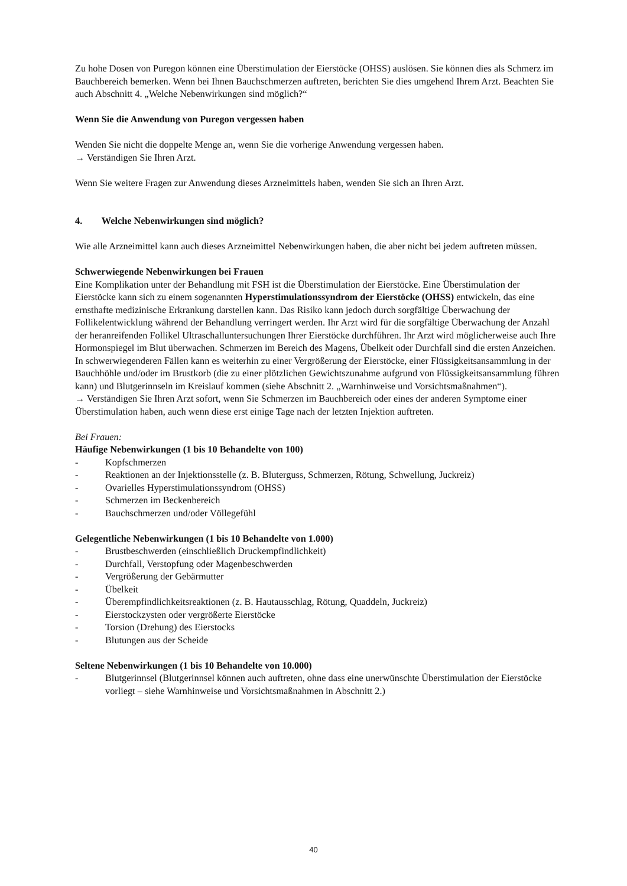Zu hohe Dosen von Puregon können eine Überstimulation der Eierstöcke (OHSS) auslösen. Sie können dies als Schmerz im Bauchbereich bemerken. Wenn bei Ihnen Bauchschmerzen auftreten, berichten Sie dies umgehend Ihrem Arzt. Beachten Sie auch Abschnitt 4. „Welche Nebenwirkungen sind möglich?“
Wenn Sie die Anwendung von Puregon vergessen haben
Wenden Sie nicht die doppelte Menge an, wenn Sie die vorherige Anwendung vergessen haben.
→ Verständigen Sie Ihren Arzt.
Wenn Sie weitere Fragen zur Anwendung dieses Arzneimittels haben, wenden Sie sich an Ihren Arzt.
4. Welche Nebenwirkungen sind möglich?
Wie alle Arzneimittel kann auch dieses Arzneimittel Nebenwirkungen haben, die aber nicht bei jedem auftreten müssen.
Schwerwiegende Nebenwirkungen bei Frauen
Eine Komplikation unter der Behandlung mit FSH ist die Überstimulation der Eierstöcke. Eine Überstimulation der Eierstöcke kann sich zu einem sogenannten Hyperstimulationssyndrom der Eierstöcke (OHSS) entwickeln, das eine ernsthafte medizinische Erkrankung darstellen kann. Das Risiko kann jedoch durch sorgfältige Überwachung der Follikelentwicklung während der Behandlung verringert werden. Ihr Arzt wird für die sorgfältige Überwachung der Anzahl der heranreifenden Follikel Ultraschalluntersuchungen Ihrer Eierstöcke durchführen. Ihr Arzt wird möglicherweise auch Ihre Hormonspiegel im Blut überwachen. Schmerzen im Bereich des Magens, Übelkeit oder Durchfall sind die ersten Anzeichen. In schwerwiegenderen Fällen kann es weiterhin zu einer Vergrößerung der Eierstöcke, einer Flüssigkeitsansammlung in der Bauchhöhle und/oder im Brustkorb (die zu einer plötzlichen Gewichtszunahme aufgrund von Flüssigkeitsansammlung führen kann) und Blutgerinnseln im Kreislauf kommen (siehe Abschnitt 2. „Warnhinweise und Vorsichtsmaßnahmen“).
→ Verständigen Sie Ihren Arzt sofort, wenn Sie Schmerzen im Bauchbereich oder eines der anderen Symptome einer Überstimulation haben, auch wenn diese erst einige Tage nach der letzten Injektion auftreten.
Bei Frauen:
Häufige Nebenwirkungen (1 bis 10 Behandelte von 100)
- Kopfschmerzen
- Reaktionen an der Injektionsstelle (z. B. Bluterguss, Schmerzen, Rötung, Schwellung, Juckreiz)
- Ovarielles Hyperstimulationssyndrom (OHSS)
- Schmerzen im Beckenbereich
- Bauchschmerzen und/oder Völlegefühl
Gelegentliche Nebenwirkungen (1 bis 10 Behandelte von 1.000)
- Brustbeschwerden (einschließlich Druckempfindlichkeit)
- Durchfall, Verstopfung oder Magenbeschwerden
- Vergrößerung der Gebärmutter
- Übelkeit
- Überempfindlichkeitsreaktionen (z. B. Hautausschlag, Rötung, Quaddeln, Juckreiz)
- Eierstockzysten oder vergrößerte Eierstöcke
- Torsion (Drehung) des Eierstocks
- Blutungen aus der Scheide
Seltene Nebenwirkungen (1 bis 10 Behandelte von 10.000)
- Blutgerinnsel (Blutgerinnsel können auch auftreten, ohne dass eine unerwünschte Überstimulation der Eierstöcke vorliegt – siehe Warnhinweise und Vorsichtsmaßnahmen in Abschnitt 2.)
40